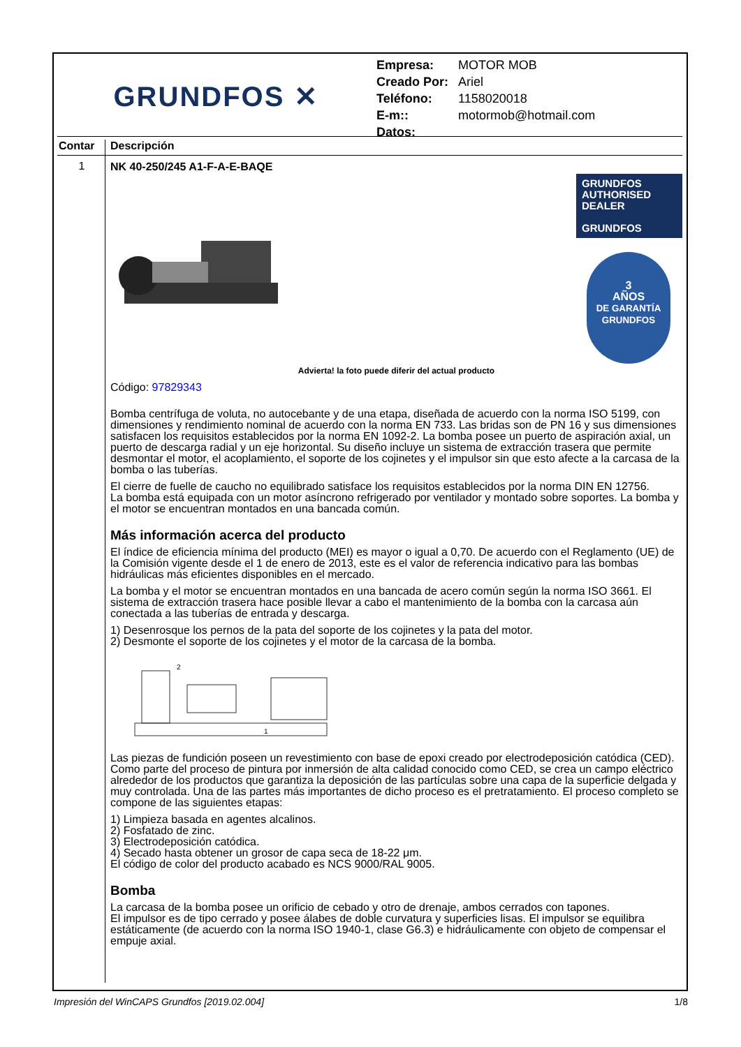GRUNDFOS ✕
| Empresa: | MOTOR MOB |
| Creado Por: | Ariel |
| Teléfono: | 1158020018 |
| E-m:: | motormob@hotmail.com |
| Datos: | |
Contar Descripción
1
NK 40-250/245 A1-F-A-E-BAQE
GRUNDFOS
AUTHORISED
DEALER
GRUNDFOS
3
AÑOS
DE GARANTÍA
GRUNDFOS
Advierta! la foto puede diferir del actual producto
Código: 97829343
Bomba centrífuga de voluta, no autocebante y de una etapa, diseñada de acuerdo con la norma ISO 5199, con dimensiones y rendimiento nominal de acuerdo con la norma EN 733. Las bridas son de PN 16 y sus dimensiones satisfacen los requisitos establecidos por la norma EN 1092-2. La bomba posee un puerto de aspiración axial, un puerto de descarga radial y un eje horizontal. Su diseño incluye un sistema de extracción trasera que permite desmontar el motor, el acoplamiento, el soporte de los cojinetes y el impulsor sin que esto afecte a la carcasa de la bomba o las tuberías.
El cierre de fuelle de caucho no equilibrado satisface los requisitos establecidos por la norma DIN EN 12756.
La bomba está equipada con un motor asíncrono refrigerado por ventilador y montado sobre soportes. La bomba y el motor se encuentran montados en una bancada común.
Más información acerca del producto
El índice de eficiencia mínima del producto (MEI) es mayor o igual a 0,70. De acuerdo con el Reglamento (UE) de la Comisión vigente desde el 1 de enero de 2013, este es el valor de referencia indicativo para las bombas hidráulicas más eficientes disponibles en el mercado.
La bomba y el motor se encuentran montados en una bancada de acero común según la norma ISO 3661. El sistema de extracción trasera hace posible llevar a cabo el mantenimiento de la bomba con la carcasa aún conectada a las tuberías de entrada y descarga.
1) Desenrosque los pernos de la pata del soporte de los cojinetes y la pata del motor.
2) Desmonte el soporte de los cojinetes y el motor de la carcasa de la bomba.
2
1
Las piezas de fundición poseen un revestimiento con base de epoxi creado por electrodeposición catódica (CED). Como parte del proceso de pintura por inmersión de alta calidad conocido como CED, se crea un campo eléctrico alrededor de los productos que garantiza la deposición de las partículas sobre una capa de la superficie delgada y muy controlada. Una de las partes más importantes de dicho proceso es el pretratamiento. El proceso completo se compone de las siguientes etapas:
1) Limpieza basada en agentes alcalinos.
2) Fosfatado de zinc.
3) Electrodeposición catódica.
4) Secado hasta obtener un grosor de capa seca de 18-22 μm.
El código de color del producto acabado es NCS 9000/RAL 9005.
Bomba
La carcasa de la bomba posee un orificio de cebado y otro de drenaje, ambos cerrados con tapones.
El impulsor es de tipo cerrado y posee álabes de doble curvatura y superficies lisas. El impulsor se equilibra estáticamente (de acuerdo con la norma ISO 1940-1, clase G6.3) e hidráulicamente con objeto de compensar el empuje axial.
Impresión del WinCAPS Grundfos [2019.02.004] 1/8